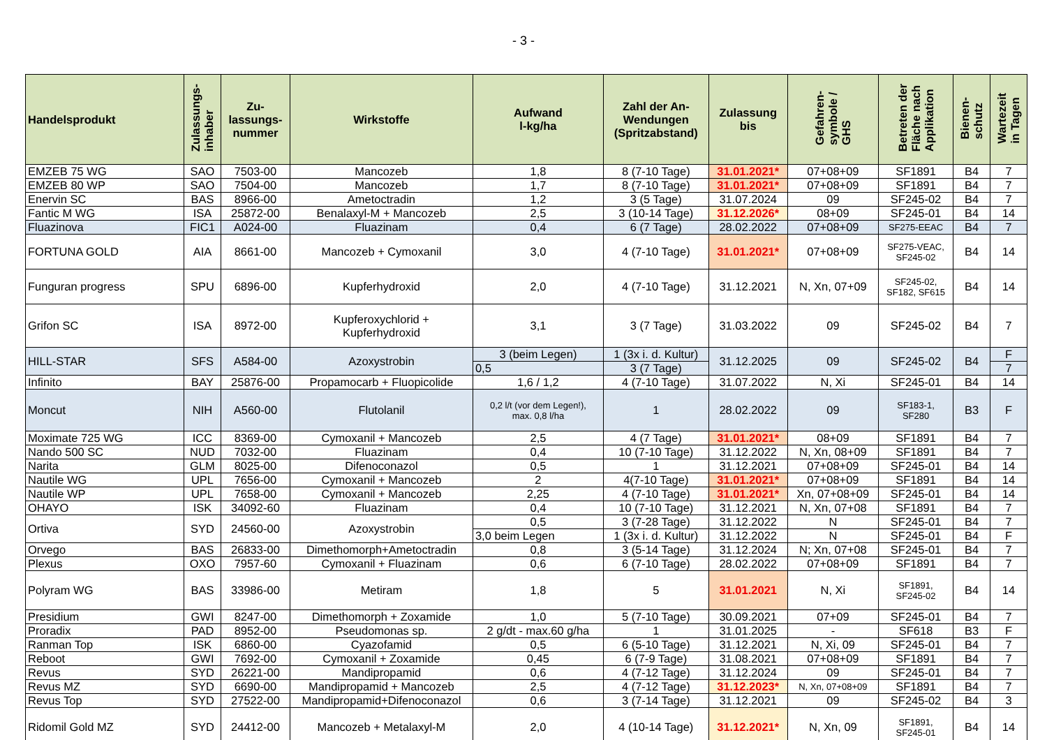- 3 -
| Handelsprodukt | Zulassungs- inhaber | Zu- lassungs- nummer | Wirkstoffe | Aufwand l-kg/ha | Zahl der An- Wendungen (Spritzabstand) | Zulassung bis | Gefahren- symbole / GHS | Betreten der Fläche nach Applikation | Bienen- schutz | Wartezeit in Tagen |
| --- | --- | --- | --- | --- | --- | --- | --- | --- | --- | --- |
| EMZEB 75 WG | SAO | 7503-00 | Mancozeb | 1,8 | 8 (7-10 Tage) | 31.01.2021* | 07+08+09 | SF1891 | B4 | 7 |
| EMZEB 80 WP | SAO | 7504-00 | Mancozeb | 1,7 | 8 (7-10 Tage) | 31.01.2021* | 07+08+09 | SF1891 | B4 | 7 |
| Enervin SC | BAS | 8966-00 | Ametoctradin | 1,2 | 3 (5 Tage) | 31.07.2024 | 09 | SF245-02 | B4 | 7 |
| Fantic M WG | ISA | 25872-00 | Benalaxyl-M + Mancozeb | 2,5 | 3 (10-14 Tage) | 31.12.2026* | 08+09 | SF245-01 | B4 | 14 |
| Fluazinova | FIC1 | A024-00 | Fluazinam | 0,4 | 6 (7 Tage) | 28.02.2022 | 07+08+09 | SF275-EEAC | B4 | 7 |
| FORTUNA GOLD | AIA | 8661-00 | Mancozeb + Cymoxanil | 3,0 | 4 (7-10 Tage) | 31.01.2021* | 07+08+09 | SF275-VEAC, SF245-02 | B4 | 14 |
| Funguran progress | SPU | 6896-00 | Kupferhydroxid | 2,0 | 4 (7-10 Tage) | 31.12.2021 | N, Xn, 07+09 | SF245-02, SF182, SF615 | B4 | 14 |
| Grifon SC | ISA | 8972-00 | Kupferoxychlorid + Kupferhydroxid | 3,1 | 3 (7 Tage) | 31.03.2022 | 09 | SF245-02 | B4 | 7 |
| HILL-STAR | SFS | A584-00 | Azoxystrobin | 3 (beim Legen) | 1 (3x i. d. Kultur) | 31.12.2025 | 09 | SF245-02 | B4 | F |
| | | | | 0,5 | 3 (7 Tage) | | | | | 7 |
| Infinito | BAY | 25876-00 | Propamocarb + Fluopicolide | 1,6 / 1,2 | 4 (7-10 Tage) | 31.07.2022 | N, Xi | SF245-01 | B4 | 14 |
| Moncut | NIH | A560-00 | Flutolanil | 0,2 l/t (vor dem Legen!), max. 0,8 l/ha | 1 | 28.02.2022 | 09 | SF183-1, SF280 | B3 | F |
| Moximate 725 WG | ICC | 8369-00 | Cymoxanil + Mancozeb | 2,5 | 4 (7 Tage) | 31.01.2021* | 08+09 | SF1891 | B4 | 7 |
| Nando 500 SC | NUD | 7032-00 | Fluazinam | 0,4 | 10 (7-10 Tage) | 31.12.2022 | N, Xn, 08+09 | SF1891 | B4 | 7 |
| Narita | GLM | 8025-00 | Difenoconazol | 0,5 | 1 | 31.12.2021 | 07+08+09 | SF245-01 | B4 | 14 |
| Nautile WG | UPL | 7656-00 | Cymoxanil + Mancozeb | 2 | 4(7-10 Tage) | 31.01.2021* | 07+08+09 | SF1891 | B4 | 14 |
| Nautile WP | UPL | 7658-00 | Cymoxanil + Mancozeb | 2,25 | 4 (7-10 Tage) | 31.01.2021* | Xn, 07+08+09 | SF245-01 | B4 | 14 |
| OHAYO | ISK | 34092-60 | Fluazinam | 0,4 | 10 (7-10 Tage) | 31.12.2021 | N, Xn, 07+08 | SF1891 | B4 | 7 |
| Ortiva | SYD | 24560-00 | Azoxystrobin | 0,5 | 3 (7-28 Tage) | 31.12.2022 | N | SF245-01 | B4 | 7 |
| | | | | 3,0 beim Legen | 1 (3x i. d. Kultur) | 31.12.2022 | N | SF245-01 | B4 | F |
| Orvego | BAS | 26833-00 | Dimethomorph+Ametoctradin | 0,8 | 3 (5-14 Tage) | 31.12.2024 | N; Xn, 07+08 | SF245-01 | B4 | 7 |
| Plexus | OXO | 7957-60 | Cymoxanil + Fluazinam | 0,6 | 6 (7-10 Tage) | 28.02.2022 | 07+08+09 | SF1891 | B4 | 7 |
| Polyram WG | BAS | 33986-00 | Metiram | 1,8 | 5 | 31.01.2021 | N, Xi | SF1891, SF245-02 | B4 | 14 |
| Presidium | GWI | 8247-00 | Dimethomorph + Zoxamide | 1,0 | 5 (7-10 Tage) | 30.09.2021 | 07+09 | SF245-01 | B4 | 7 |
| Proradix | PAD | 8952-00 | Pseudomonas sp. | 2 g/dt - max.60 g/ha | 1 | 31.01.2025 | - | SF618 | B3 | F |
| Ranman Top | ISK | 6860-00 | Cyazofamid | 0,5 | 6 (5-10 Tage) | 31.12.2021 | N, Xi, 09 | SF245-01 | B4 | 7 |
| Reboot | GWI | 7692-00 | Cymoxanil + Zoxamide | 0,45 | 6 (7-9 Tage) | 31.08.2021 | 07+08+09 | SF1891 | B4 | 7 |
| Revus | SYD | 26221-00 | Mandipropamid | 0,6 | 4 (7-12 Tage) | 31.12.2024 | 09 | SF245-01 | B4 | 7 |
| Revus MZ | SYD | 6690-00 | Mandipropamid + Mancozeb | 2,5 | 4 (7-12 Tage) | 31.12.2023* | N, Xn, 07+08+09 | SF1891 | B4 | 7 |
| Revus Top | SYD | 27522-00 | Mandipropamid+Difenoconazol | 0,6 | 3 (7-14 Tage) | 31.12.2021 | 09 | SF245-02 | B4 | 3 |
| Ridomil Gold MZ | SYD | 24412-00 | Mancozeb + Metalaxyl-M | 2,0 | 4 (10-14 Tage) | 31.12.2021* | N, Xn, 09 | SF1891, SF245-01 | B4 | 14 |